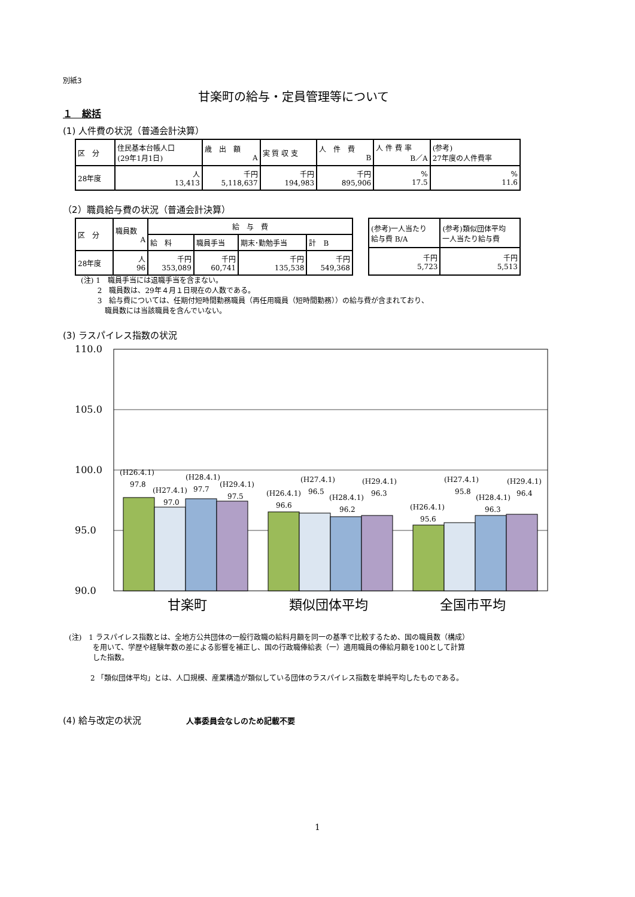別紙3
甘楽町の給与・定員管理等について
１　総括
(1) 人件費の状況（普通会計決算）
| 区 分 | 住民基本台帳人口 (29年1月1日) | 歳 出 額 A | 実 質 収 支 | 人 件 費 B | 人 件 費 率 B／A | (参考) 27年度の人件費率 |
| 28年度 | 人 13,413 | 千円 5,118,637 | 千円 194,983 | 千円 895,906 | % 17.5 | % 11.6 |
（2）職員給与費の状況（普通会計決算）
| 区 分 | 職員数 A | 給 与 費 | | | |
| | | 給 料 | 職員手当 | 期末･勤勉手当 | 計 B |
| 28年度 | 人 96 | 千円 353,089 | 千円 60,741 | 千円 135,538 | 千円 549,368 |
| (参考)一人当たり 給与費 B/A | (参考)類似団体平均 一人当たり給与費 |
| 千円 5,723 | 千円 5,513 |
(注) 1　職員手当には退職手当を含まない。
　　 2　職員数は、29年４月１日現在の人数である。
　　 3　給与費については、任期付短時間勤務職員（再任用職員（短時間勤務））の給与費が含まれており、
　　　 職員数には当該職員を含んでいない。
(3) ラスパイレス指数の状況
110.0
105.0
100.0
95.0
90.0
(H26.4.1)
97.8
(H27.4.1)
97.0
(H28.4.1)
97.7
(H29.4.1)
97.5
(H26.4.1)
96.6
(H27.4.1)
96.5
(H28.4.1)
96.2
(H29.4.1)
96.3
(H26.4.1)
95.6
(H27.4.1)
95.8
(H28.4.1)
96.3
(H29.4.1)
96.4
甘楽町
類似団体平均
全国市平均
(注)　1 ラスパイレス指数とは、全地方公共団体の一般行政職の給料月額を同一の基準で比較するため、国の職員数（構成）
　　　 を用いて、学歴や経験年数の差による影響を補正し、国の行政職俸給表（一）適用職員の俸給月額を100として計算
　　　 した指数。
　　　2 「類似団体平均」とは、人口規模、産業構造が類似している団体のラスパイレス指数を単純平均したものである。
(4) 給与改定の状況　　　　　人事委員会なしのため記載不要
1